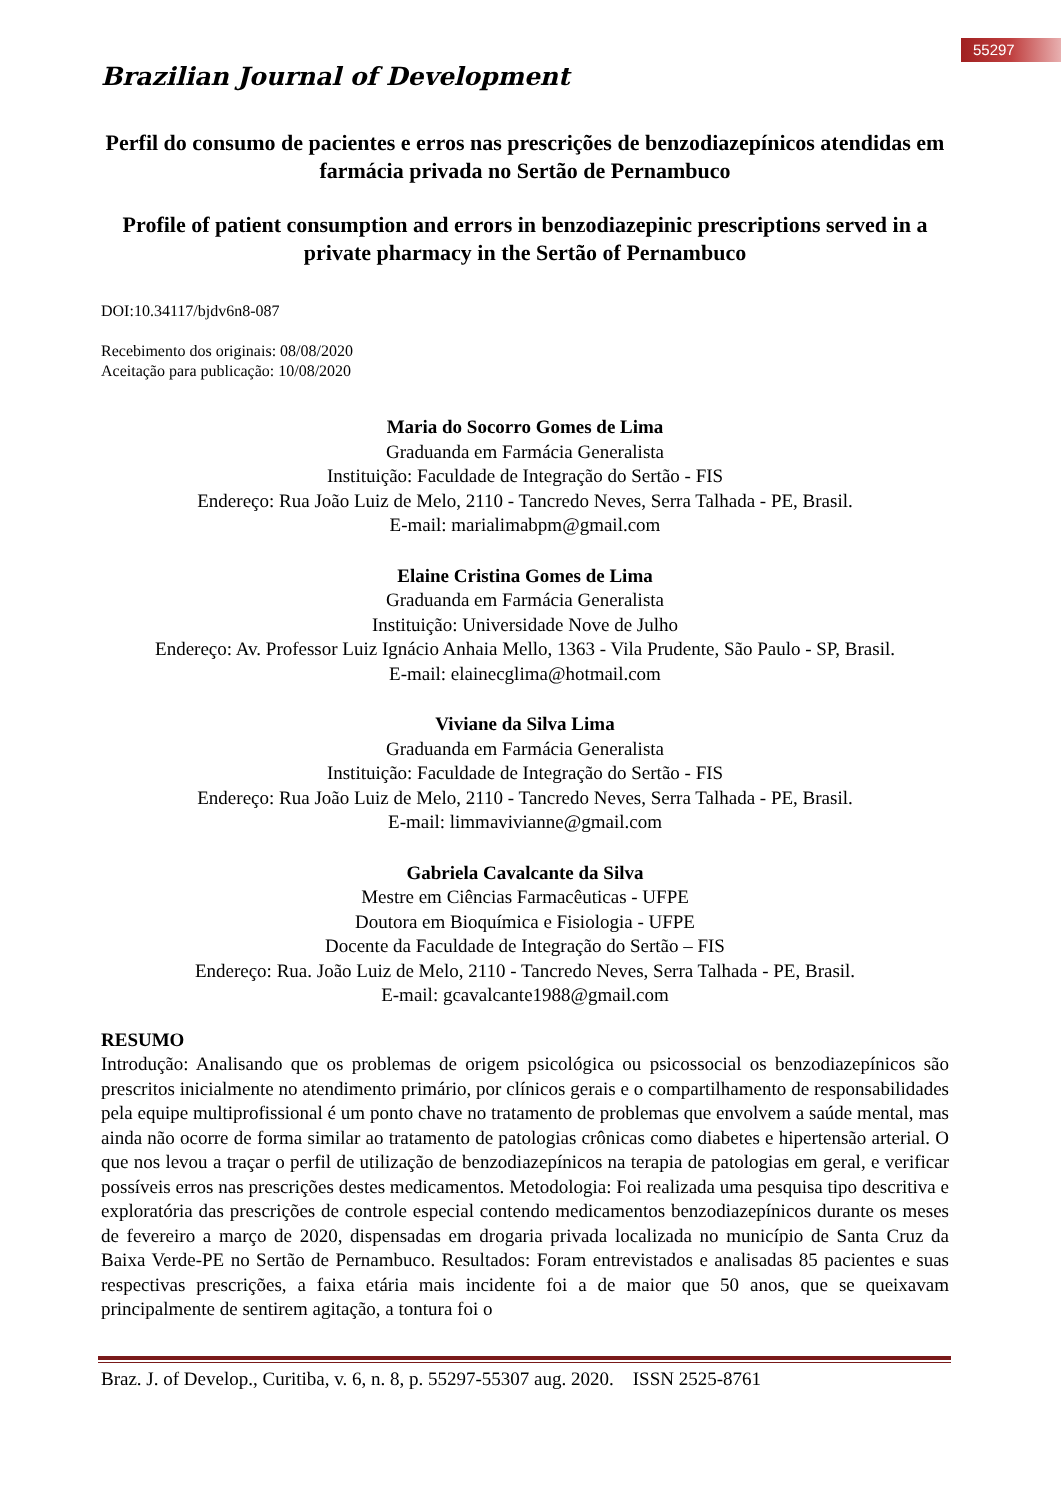55297
Brazilian Journal of Development
Perfil do consumo de pacientes e erros nas prescrições de benzodiazepínicos atendidas em farmácia privada no Sertão de Pernambuco
Profile of patient consumption and errors in benzodiazepinic prescriptions served in a private pharmacy in the Sertão of Pernambuco
DOI:10.34117/bjdv6n8-087
Recebimento dos originais: 08/08/2020
Aceitação para publicação: 10/08/2020
Maria do Socorro Gomes de Lima
Graduanda em Farmácia Generalista
Instituição: Faculdade de Integração do Sertão - FIS
Endereço: Rua João Luiz de Melo, 2110 - Tancredo Neves, Serra Talhada - PE, Brasil.
E-mail: marialimabpm@gmail.com
Elaine Cristina Gomes de Lima
Graduanda em Farmácia Generalista
Instituição: Universidade Nove de Julho
Endereço: Av. Professor Luiz Ignácio Anhaia Mello, 1363 - Vila Prudente, São Paulo - SP, Brasil.
E-mail: elainecglima@hotmail.com
Viviane da Silva Lima
Graduanda em Farmácia Generalista
Instituição: Faculdade de Integração do Sertão - FIS
Endereço: Rua João Luiz de Melo, 2110 - Tancredo Neves, Serra Talhada - PE, Brasil.
E-mail: limmavivianne@gmail.com
Gabriela Cavalcante da Silva
Mestre em Ciências Farmacêuticas - UFPE
Doutora em Bioquímica e Fisiologia - UFPE
Docente da Faculdade de Integração do Sertão – FIS
Endereço: Rua. João Luiz de Melo, 2110 - Tancredo Neves, Serra Talhada - PE, Brasil.
E-mail: gcavalcante1988@gmail.com
RESUMO
Introdução: Analisando que os problemas de origem psicológica ou psicossocial os benzodiazepínicos são prescritos inicialmente no atendimento primário, por clínicos gerais e o compartilhamento de responsabilidades pela equipe multiprofissional é um ponto chave no tratamento de problemas que envolvem a saúde mental, mas ainda não ocorre de forma similar ao tratamento de patologias crônicas como diabetes e hipertensão arterial. O que nos levou a traçar o perfil de utilização de benzodiazepínicos na terapia de patologias em geral, e verificar possíveis erros nas prescrições destes medicamentos. Metodologia: Foi realizada uma pesquisa tipo descritiva e exploratória das prescrições de controle especial contendo medicamentos benzodiazepínicos durante os meses de fevereiro a março de 2020, dispensadas em drogaria privada localizada no município de Santa Cruz da Baixa Verde-PE no Sertão de Pernambuco. Resultados: Foram entrevistados e analisadas 85 pacientes e suas respectivas prescrições, a faixa etária mais incidente foi a de maior que 50 anos, que se queixavam principalmente de sentirem agitação, a tontura foi o
Braz. J. of Develop., Curitiba, v. 6, n. 8, p. 55297-55307 aug. 2020. ISSN 2525-8761